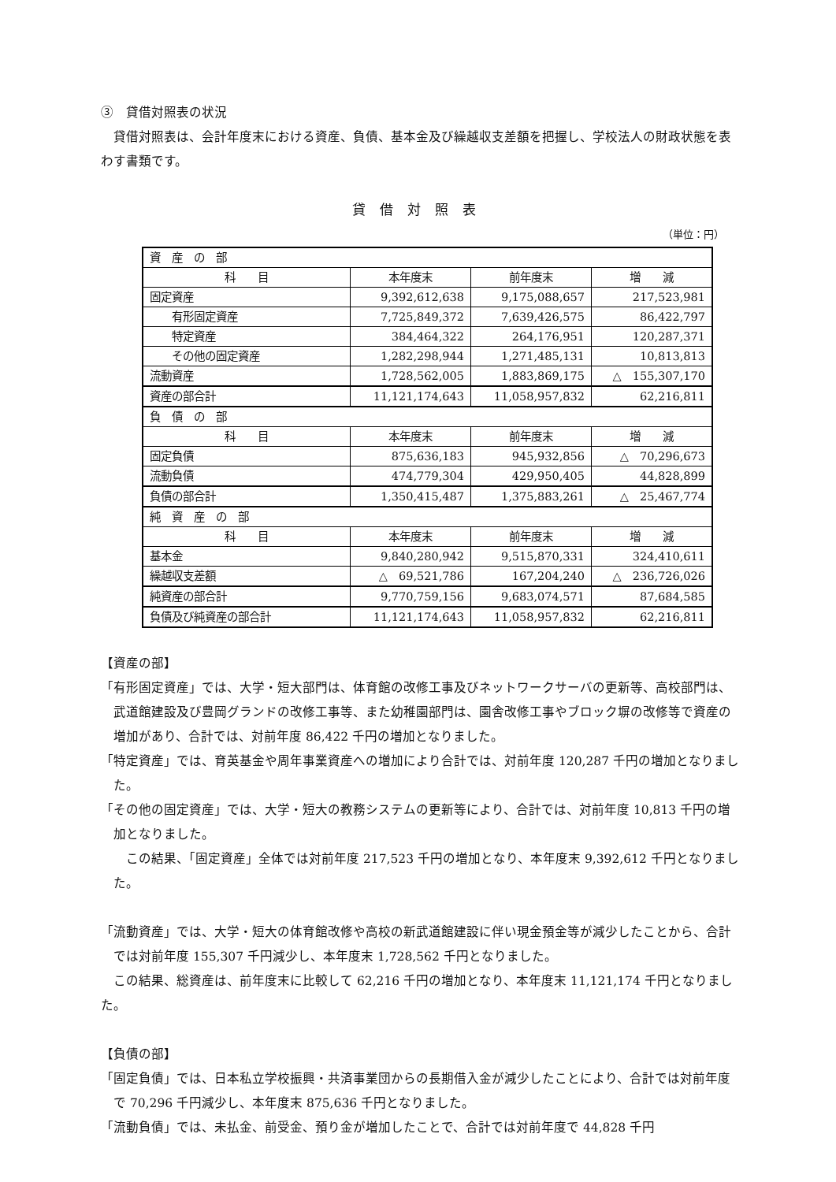③　貸借対照表の状況
　貸借対照表は、会計年度末における資産、負債、基本金及び繰越収支差額を把握し、学校法人の財政状態を表わす書類です。
貸借対照表
（単位：円）
| 資 産 の 部 | | | |
| 科 目 | 本年度末 | 前年度末 | 増 減 |
| 固定資産 | 9,392,612,638 | 9,175,088,657 | 217,523,981 |
| 有形固定資産 | 7,725,849,372 | 7,639,426,575 | 86,422,797 |
| 特定資産 | 384,464,322 | 264,176,951 | 120,287,371 |
| その他の固定資産 | 1,282,298,944 | 1,271,485,131 | 10,813,813 |
| 流動資産 | 1,728,562,005 | 1,883,869,175 | △ 155,307,170 |
| 資産の部合計 | 11,121,174,643 | 11,058,957,832 | 62,216,811 |
| 負 債 の 部 | | | |
| 科 目 | 本年度末 | 前年度末 | 増 減 |
| 固定負債 | 875,636,183 | 945,932,856 | △ 70,296,673 |
| 流動負債 | 474,779,304 | 429,950,405 | 44,828,899 |
| 負債の部合計 | 1,350,415,487 | 1,375,883,261 | △ 25,467,774 |
| 純 資 産 の 部 | | | |
| 科 目 | 本年度末 | 前年度末 | 増 減 |
| 基本金 | 9,840,280,942 | 9,515,870,331 | 324,410,611 |
| 繰越収支差額 | △ 69,521,786 | 167,204,240 | △ 236,726,026 |
| 純資産の部合計 | 9,770,759,156 | 9,683,074,571 | 87,684,585 |
| 負債及び純資産の部合計 | 11,121,174,643 | 11,058,957,832 | 62,216,811 |
【資産の部】
「有形固定資産」では、大学・短大部門は、体育館の改修工事及びネットワークサーバの更新等、高校部門は、武道館建設及び豊岡グランドの改修工事等、また幼稚園部門は、園舎改修工事やブロック塀の改修等で資産の増加があり、合計では、対前年度 86,422 千円の増加となりました。
「特定資産」では、育英基金や周年事業資産への増加により合計では、対前年度 120,287 千円の増加となりました。
「その他の固定資産」では、大学・短大の教務システムの更新等により、合計では、対前年度 10,813 千円の増加となりました。
　　この結果、「固定資産」全体では対前年度 217,523 千円の増加となり、本年度末 9,392,612 千円となりました。
「流動資産」では、大学・短大の体育館改修や高校の新武道館建設に伴い現金預金等が減少したことから、合計では対前年度 155,307 千円減少し、本年度末 1,728,562 千円となりました。
　この結果、総資産は、前年度末に比較して 62,216 千円の増加となり、本年度末 11,121,174 千円となりました。
【負債の部】
「固定負債」では、日本私立学校振興・共済事業団からの長期借入金が減少したことにより、合計では対前年度で 70,296 千円減少し、本年度末 875,636 千円となりました。
「流動負債」では、未払金、前受金、預り金が増加したことで、合計では対前年度で 44,828 千円